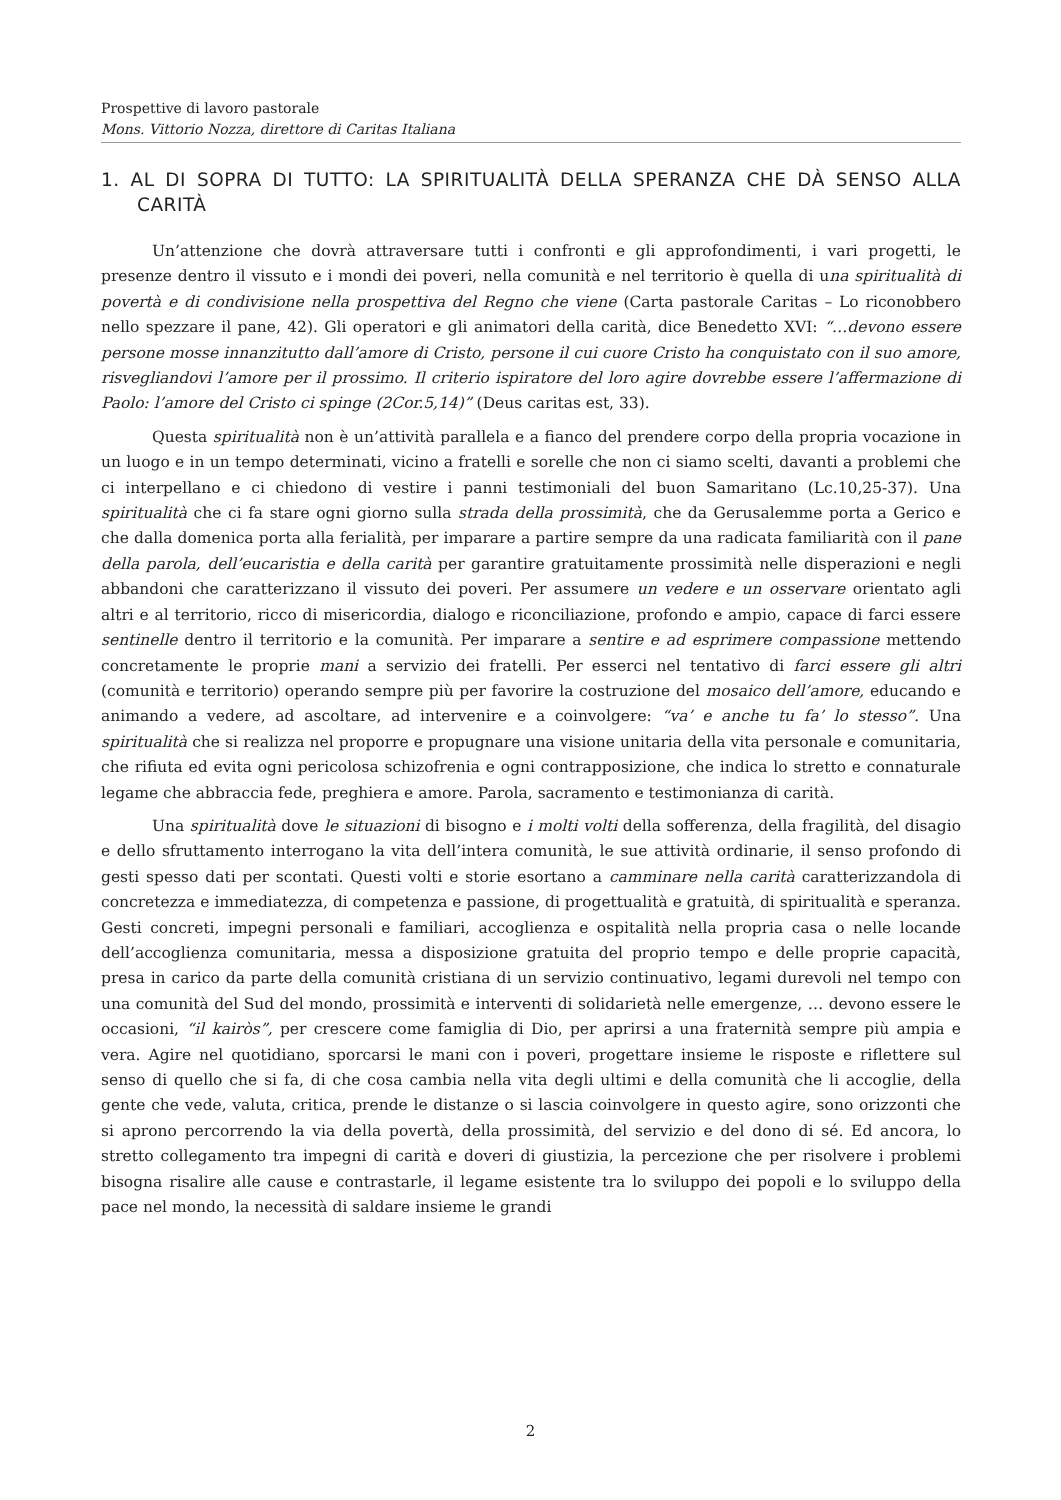Prospettive di lavoro pastorale
Mons. Vittorio Nozza, direttore di Caritas Italiana
1. AL DI SOPRA DI TUTTO: LA SPIRITUALITÀ DELLA SPERANZA CHE DÀ SENSO ALLA CARITÀ
Un’attenzione che dovrà attraversare tutti i confronti e gli approfondimenti, i vari progetti, le presenze dentro il vissuto e i mondi dei poveri, nella comunità e nel territorio è quella di una spiritualità di povertà e di condivisione nella prospettiva del Regno che viene (Carta pastorale Caritas – Lo riconobbero nello spezzare il pane, 42). Gli operatori e gli animatori della carità, dice Benedetto XVI: “…devono essere persone mosse innanzitutto dall’amore di Cristo, persone il cui cuore Cristo ha conquistato con il suo amore, risvegliandovi l’amore per il prossimo. Il criterio ispiratore del loro agire dovrebbe essere l’affermazione di Paolo: l’amore del Cristo ci spinge (2Cor.5,14)” (Deus caritas est, 33).
Questa spiritualità non è un’attività parallela e a fianco del prendere corpo della propria vocazione in un luogo e in un tempo determinati, vicino a fratelli e sorelle che non ci siamo scelti, davanti a problemi che ci interpellano e ci chiedono di vestire i panni testimoniali del buon Samaritano (Lc.10,25-37). Una spiritualità che ci fa stare ogni giorno sulla strada della prossimità, che da Gerusalemme porta a Gerico e che dalla domenica porta alla ferialità, per imparare a partire sempre da una radicata familiarità con il pane della parola, dell’eucaristia e della carità per garantire gratuitamente prossimità nelle disperazioni e negli abbandoni che caratterizzano il vissuto dei poveri. Per assumere un vedere e un osservare orientato agli altri e al territorio, ricco di misericordia, dialogo e riconciliazione, profondo e ampio, capace di farci essere sentinelle dentro il territorio e la comunità. Per imparare a sentire e ad esprimere compassione mettendo concretamente le proprie mani a servizio dei fratelli. Per esserci nel tentativo di farci essere gli altri (comunità e territorio) operando sempre più per favorire la costruzione del mosaico dell’amore, educando e animando a vedere, ad ascoltare, ad intervenire e a coinvolgere: “va’ e anche tu fa’ lo stesso”. Una spiritualità che si realizza nel proporre e propugnare una visione unitaria della vita personale e comunitaria, che rifiuta ed evita ogni pericolosa schizofrenia e ogni contrapposizione, che indica lo stretto e connaturale legame che abbraccia fede, preghiera e amore. Parola, sacramento e testimonianza di carità.
Una spiritualità dove le situazioni di bisogno e i molti volti della sofferenza, della fragilità, del disagio e dello sfruttamento interrogano la vita dell’intera comunità, le sue attività ordinarie, il senso profondo di gesti spesso dati per scontati. Questi volti e storie esortano a camminare nella carità caratterizzandola di concretezza e immediatezza, di competenza e passione, di progettualità e gratuità, di spiritualità e speranza. Gesti concreti, impegni personali e familiari, accoglienza e ospitalità nella propria casa o nelle locande dell’accoglienza comunitaria, messa a disposizione gratuita del proprio tempo e delle proprie capacità, presa in carico da parte della comunità cristiana di un servizio continuativo, legami durevoli nel tempo con una comunità del Sud del mondo, prossimità e interventi di solidarietà nelle emergenze, … devono essere le occasioni, “il kairòs”, per crescere come famiglia di Dio, per aprirsi a una fraternità sempre più ampia e vera. Agire nel quotidiano, sporcarsi le mani con i poveri, progettare insieme le risposte e riflettere sul senso di quello che si fa, di che cosa cambia nella vita degli ultimi e della comunità che li accoglie, della gente che vede, valuta, critica, prende le distanze o si lascia coinvolgere in questo agire, sono orizzonti che si aprono percorrendo la via della povertà, della prossimità, del servizio e del dono di sé. Ed ancora, lo stretto collegamento tra impegni di carità e doveri di giustizia, la percezione che per risolvere i problemi bisogna risalire alle cause e contrastarle, il legame esistente tra lo sviluppo dei popoli e lo sviluppo della pace nel mondo, la necessità di saldare insieme le grandi
2